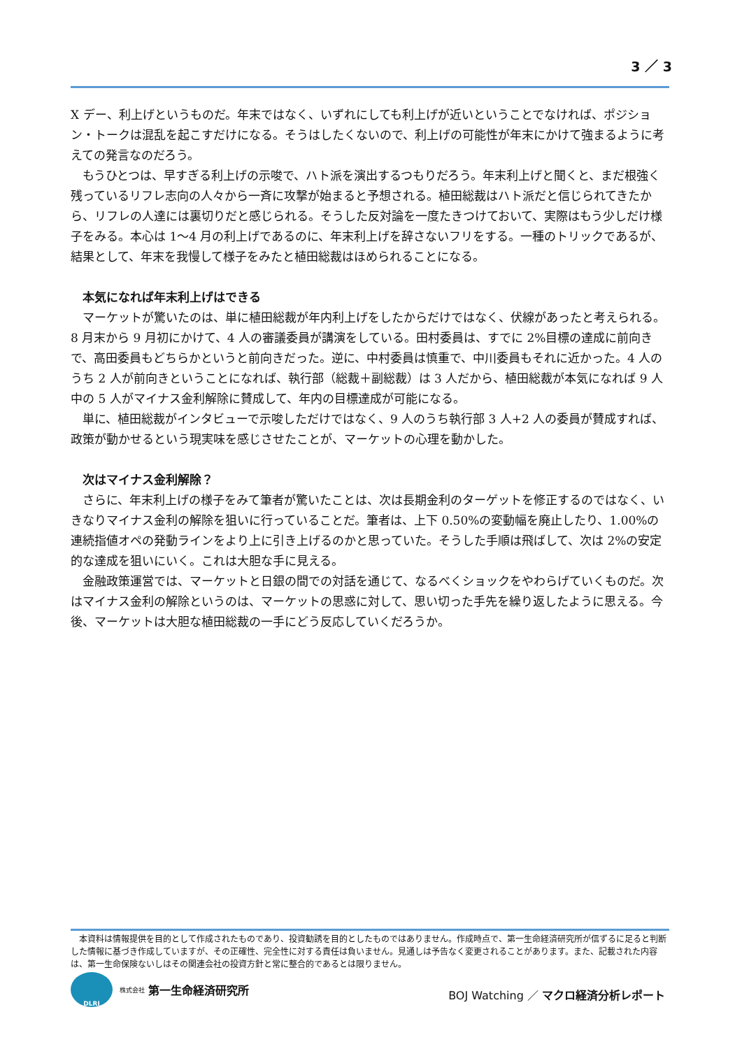3 ／ 3
X デー、利上げというものだ。年末ではなく、いずれにしても利上げが近いということでなければ、ポジション・トークは混乱を起こすだけになる。そうはしたくないので、利上げの可能性が年末にかけて強まるように考えての発言なのだろう。
もうひとつは、早すぎる利上げの示唆で、ハト派を演出するつもりだろう。年末利上げと聞くと、まだ根強く残っているリフレ志向の人々から一斉に攻撃が始まると予想される。植田総裁はハト派だと信じられてきたから、リフレの人達には裏切りだと感じられる。そうした反対論を一度たきつけておいて、実際はもう少しだけ様子をみる。本心は 1～4 月の利上げであるのに、年末利上げを辞さないフリをする。一種のトリックであるが、結果として、年末を我慢して様子をみたと植田総裁はほめられることになる。
本気になれば年末利上げはできる
マーケットが驚いたのは、単に植田総裁が年内利上げをしたからだけではなく、伏線があったと考えられる。8 月末から 9 月初にかけて、4 人の審議委員が講演をしている。田村委員は、すでに 2%目標の達成に前向きで、高田委員もどちらかというと前向きだった。逆に、中村委員は慎重で、中川委員もそれに近かった。4 人のうち 2 人が前向きということになれば、執行部（総裁＋副総裁）は 3 人だから、植田総裁が本気になれば 9 人中の 5 人がマイナス金利解除に賛成して、年内の目標達成が可能になる。
単に、植田総裁がインタビューで示唆しただけではなく、9 人のうち執行部 3 人+2 人の委員が賛成すれば、政策が動かせるという現実味を感じさせたことが、マーケットの心理を動かした。
次はマイナス金利解除？
さらに、年末利上げの様子をみて筆者が驚いたことは、次は長期金利のターゲットを修正するのではなく、いきなりマイナス金利の解除を狙いに行っていることだ。筆者は、上下 0.50%の変動幅を廃止したり、1.00%の連続指値オペの発動ラインをより上に引き上げるのかと思っていた。そうした手順は飛ばして、次は 2%の安定的な達成を狙いにいく。これは大胆な手に見える。
金融政策運営では、マーケットと日銀の間での対話を通じて、なるべくショックをやわらげていくものだ。次はマイナス金利の解除というのは、マーケットの思惑に対して、思い切った手先を繰り返したように思える。今後、マーケットは大胆な植田総裁の一手にどう反応していくだろうか。
　本資料は情報提供を目的として作成されたものであり、投資勧誘を目的としたものではありません。作成時点で、第一生命経済研究所が信ずるに足ると判断した情報に基づき作成していますが、その正確性、完全性に対する責任は負いません。見通しは予告なく変更されることがあります。また、記載された内容は、第一生命保険ないしはその関連会社の投資方針と常に整合的であるとは限りません。
DLRI
株式会社 第一生命経済研究所
BOJ Watching ／ マクロ経済分析レポート